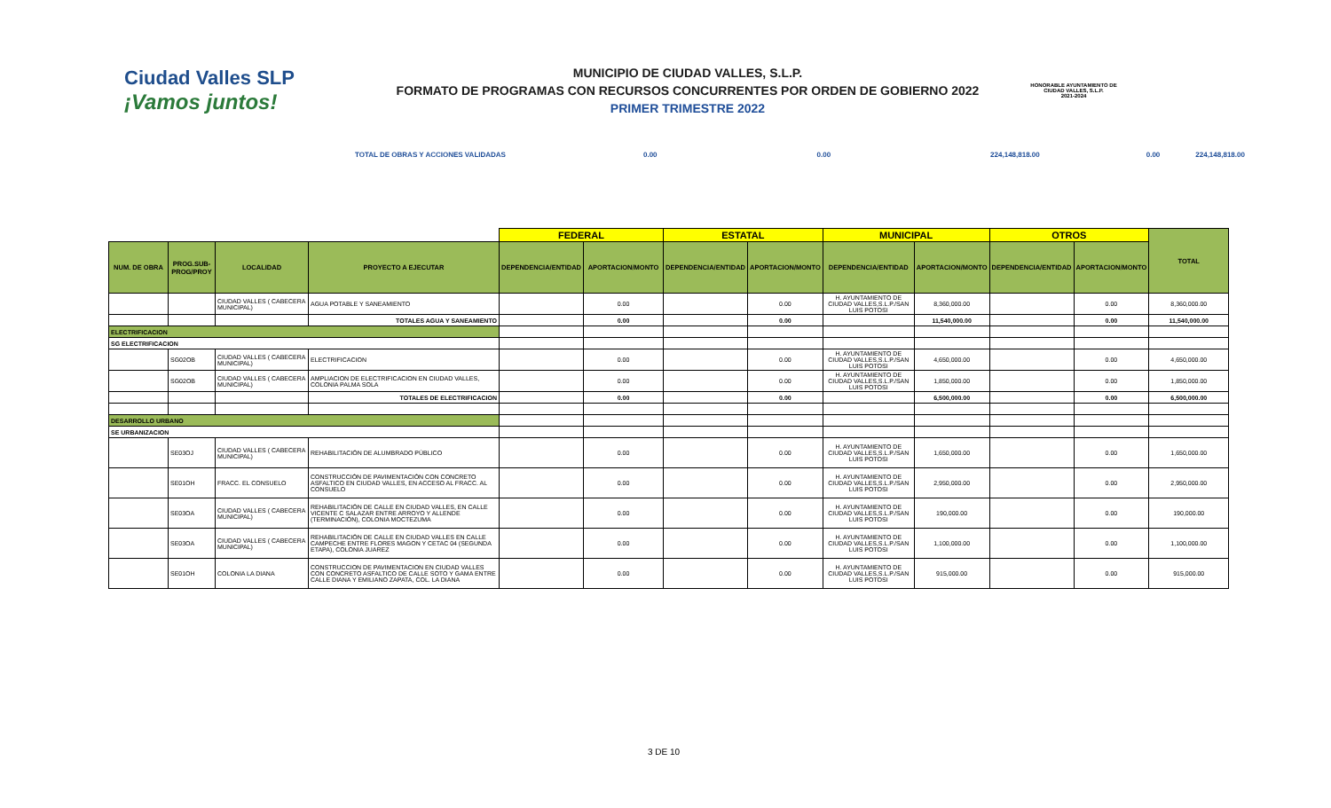Ciudad Valles SLP
¡Vamos juntos!
MUNICIPIO DE CIUDAD VALLES, S.L.P.
FORMATO DE PROGRAMAS CON RECURSOS CONCURRENTES POR ORDEN DE GOBIERNO 2022
PRIMER TRIMESTRE 2022
HONORABLE AYUNTAMIENTO DE CIUDAD VALLES, S.L.P.
2021-2024
TOTAL DE OBRAS Y ACCIONES VALIDADAS 0.00 0.00 224,148,818.00 0.00 224,148,818.00
| | | | | FEDERAL | | ESTATAL | | MUNICIPAL | | OTROS | | TOTAL |
| --- | --- | --- | --- | --- | --- | --- | --- | --- | --- | --- | --- | --- |
| NUM. DE OBRA | PROG.SUB-PROG/PROY | LOCALIDAD | PROYECTO A EJECUTAR | DEPENDENCIA/ENTIDAD | APORTACION/MONTO | DEPENDENCIA/ENTIDAD | APORTACION/MONTO | DEPENDENCIA/ENTIDAD | APORTACION/MONTO | DEPENDENCIA/ENTIDAD | APORTACION/MONTO | |
| | | CIUDAD VALLES ( CABECERA MUNICIPAL) | AGUA POTABLE Y SANEAMIENTO | | 0.00 | | 0.00 | H. AYUNTAMIENTO DE CIUDAD VALLES,S.L.P./SAN LUIS POTOSI | 8,360,000.00 | | 0.00 | 8,360,000.00 |
| | | | TOTALES AGUA Y SANEAMIENTO | | 0.00 | | 0.00 | | 11,540,000.00 | | 0.00 | 11,540,000.00 |
| ELECTRIFICACION | | | | | | | | | | | | |
| SG ELECTRIFICACION | | | | | | | | | | | | |
| | SG02OB | CIUDAD VALLES ( CABECERA MUNICIPAL) | ELECTRIFICACION | | 0.00 | | 0.00 | H. AYUNTAMIENTO DE CIUDAD VALLES,S.L.P./SAN LUIS POTOSI | 4,650,000.00 | | 0.00 | 4,650,000.00 |
| | SG02OB | CIUDAD VALLES ( CABECERA MUNICIPAL) | AMPLIACION DE ELECTRIFICACION EN CIUDAD VALLES, COLONIA PALMA SOLA | | 0.00 | | 0.00 | H. AYUNTAMIENTO DE CIUDAD VALLES,S.L.P./SAN LUIS POTOSI | 1,850,000.00 | | 0.00 | 1,850,000.00 |
| | | | TOTALES DE ELECTRIFICACION | | 0.00 | | 0.00 | | 6,500,000.00 | | 0.00 | 6,500,000.00 |
| DESARROLLO URBANO | | | | | | | | | | | | |
| SE URBANIZACION | | | | | | | | | | | | |
| | SE03OJ | CIUDAD VALLES ( CABECERA MUNICIPAL) | REHABILITACIÓN DE ALUMBRADO PÚBLICO | | 0.00 | | 0.00 | H. AYUNTAMIENTO DE CIUDAD VALLES,S.L.P./SAN LUIS POTOSI | 1,650,000.00 | | 0.00 | 1,650,000.00 |
| | SE01OH | FRACC. EL CONSUELO | CONSTRUCCIÓN DE PAVIMENTACIÓN CON CONCRETO ASFALTICO EN CIUDAD VALLES, EN ACCESO AL FRACC. AL CONSUELO | | 0.00 | | 0.00 | H. AYUNTAMIENTO DE CIUDAD VALLES,S.L.P./SAN LUIS POTOSI | 2,950,000.00 | | 0.00 | 2,950,000.00 |
| | SE03OA | CIUDAD VALLES ( CABECERA MUNICIPAL) | REHABILITACIÓN DE CALLE EN CIUDAD VALLES, EN CALLE VICENTE C SALAZAR ENTRE ARROYO Y ALLENDE (TERMINACIÓN), COLONIA MOCTEZUMA | | 0.00 | | 0.00 | H. AYUNTAMIENTO DE CIUDAD VALLES,S.L.P./SAN LUIS POTOSI | 190,000.00 | | 0.00 | 190,000.00 |
| | SE03OA | CIUDAD VALLES ( CABECERA MUNICIPAL) | REHABILITACIÓN DE CALLE EN CIUDAD VALLES EN CALLE CAMPECHE ENTRE FLORES MAGON Y CETAC 04 (SEGUNDA ETAPA), COLONIA JUAREZ | | 0.00 | | 0.00 | H. AYUNTAMIENTO DE CIUDAD VALLES,S.L.P./SAN LUIS POTOSI | 1,100,000.00 | | 0.00 | 1,100,000.00 |
| | SE01OH | COLONIA LA DIANA | CONSTRUCCION DE PAVIMENTACION EN CIUDAD VALLES CON CONCRETO ASFALTICO DE CALLE SOTO Y GAMA ENTRE CALLE DIANA Y EMILIANO ZAPATA, COL. LA DIANA | | 0.00 | | 0.00 | H. AYUNTAMIENTO DE CIUDAD VALLES,S.L.P./SAN LUIS POTOSI | 915,000.00 | | 0.00 | 915,000.00 |
3 DE 10